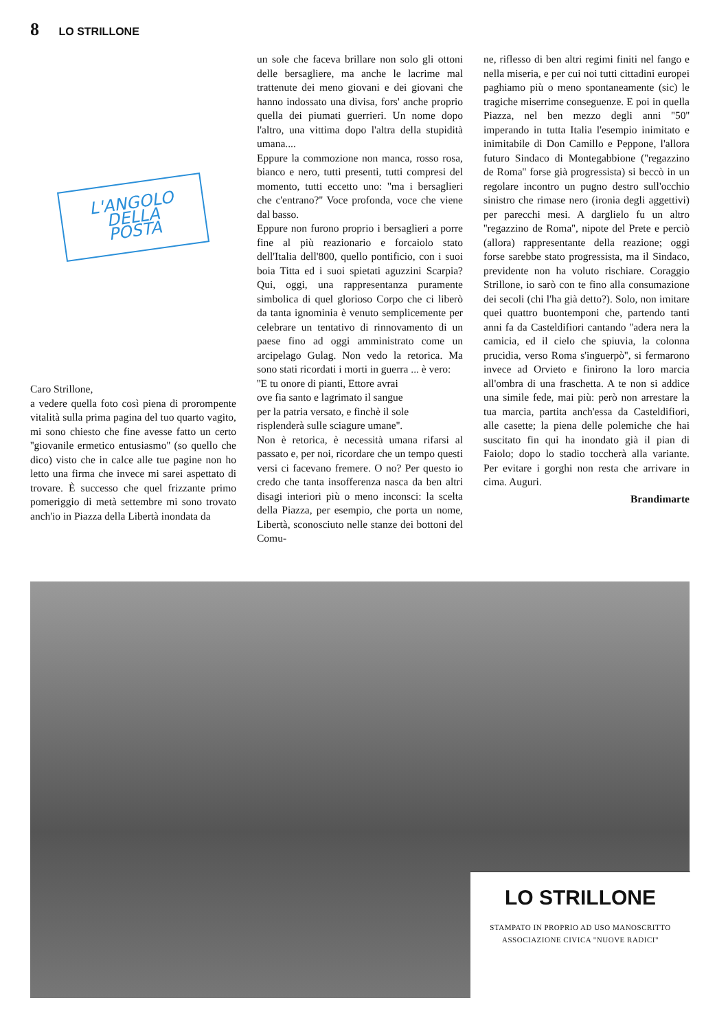8 LO STRILLONE
L'ANGOLO
DELLA
POSTA
Caro Strillone,
a vedere quella foto così piena di prorompente vitalità sulla prima pagina del tuo quarto vagito, mi sono chiesto che fine avesse fatto un certo ''giovanile ermetico entusiasmo'' (so quello che dico) visto che in calce alle tue pagine non ho letto una firma che invece mi sarei aspettato di trovare. È successo che quel frizzante primo pomeriggio di metà settembre mi sono trovato anch'io in Piazza della Libertà inondata da
un sole che faceva brillare non solo gli ottoni delle bersagliere, ma anche le lacrime mal trattenute dei meno giovani e dei giovani che hanno indossato una divisa, fors' anche proprio quella dei piumati guerrieri. Un nome dopo l'altro, una vittima dopo l'altra della stupidità umana....
Eppure la commozione non manca, rosso rosa, bianco e nero, tutti presenti, tutti compresi del momento, tutti eccetto uno: ''ma i bersaglieri che c'entrano?'' Voce profonda, voce che viene dal basso.
Eppure non furono proprio i bersaglieri a porre fine al più reazionario e forcaiolo stato dell'Italia dell'800, quello pontificio, con i suoi boia Titta ed i suoi spietati aguzzini Scarpia? Qui, oggi, una rappresentanza puramente simbolica di quel glorioso Corpo che ci liberò da tanta ignominia è venuto semplicemente per celebrare un tentativo di rinnovamento di un paese fino ad oggi amministrato come un arcipelago Gulag. Non vedo la retorica. Ma sono stati ricordati i morti in guerra ... è vero:
''E tu onore di pianti, Ettore avrai
ove fia santo e lagrimato il sangue
per la patria versato, e finchè il sole
risplenderà sulle sciagure umane''.
Non è retorica, è necessità umana rifarsi al passato e, per noi, ricordare che un tempo questi versi ci facevano fremere. O no? Per questo io credo che tanta insofferenza nasca da ben altri disagi interiori più o meno inconsci: la scelta della Piazza, per esempio, che porta un nome, Libertà, sconosciuto nelle stanze dei bottoni del Comu-
ne, riflesso di ben altri regimi finiti nel fango e nella miseria, e per cui noi tutti cittadini europei paghiamo più o meno spontaneamente (sic) le tragiche miserrime conseguenze. E poi in quella Piazza, nel ben mezzo degli anni ''50'' imperando in tutta Italia l'esempio inimitato e inimitabile di Don Camillo e Peppone, l'allora futuro Sindaco di Montegabbione (''regazzino de Roma'' forse già progressista) si beccò in un regolare incontro un pugno destro sull'occhio sinistro che rimase nero (ironia degli aggettivi) per parecchi mesi. A darglielo fu un altro ''regazzino de Roma'', nipote del Prete e perciò (allora) rappresentante della reazione; oggi forse sarebbe stato progressista, ma il Sindaco, previdente non ha voluto rischiare. Coraggio Strillone, io sarò con te fino alla consumazione dei secoli (chi l'ha già detto?). Solo, non imitare quei quattro buontemponi che, partendo tanti anni fa da Casteldifiori cantando ''adera nera la camicia, ed il cielo che spiuvia, la colonna prucidia, verso Roma s'inguerpò'', si fermarono invece ad Orvieto e finirono la loro marcia all'ombra di una fraschetta. A te non si addice una simile fede, mai più: però non arrestare la tua marcia, partita anch'essa da Casteldifiori, alle casette; la piena delle polemiche che hai suscitato fin qui ha inondato già il pian di Faiolo; dopo lo stadio toccherà alla variante. Per evitare i gorghi non resta che arrivare in cima. Auguri.
Brandimarte
LO STRILLONE
STAMPATO IN PROPRIO AD USO MANOSCRITTO
ASSOCIAZIONE CIVICA "NUOVE RADICI"